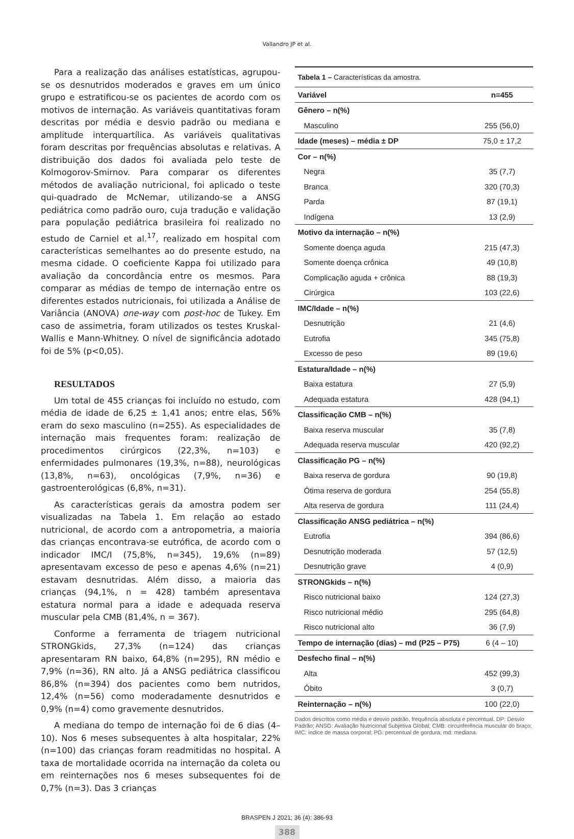Vallandro JP et al.
Para a realização das análises estatísticas, agrupou-se os desnutridos moderados e graves em um único grupo e estratificou-se os pacientes de acordo com os motivos de internação. As variáveis quantitativas foram descritas por média e desvio padrão ou mediana e amplitude interquartílica. As variáveis qualitativas foram descritas por frequências absolutas e relativas. A distribuição dos dados foi avaliada pelo teste de Kolmogorov-Smirnov. Para comparar os diferentes métodos de avaliação nutricional, foi aplicado o teste qui-quadrado de McNemar, utilizando-se a ANSG pediátrica como padrão ouro, cuja tradução e validação para população pediátrica brasileira foi realizado no estudo de Carniel et al.<sup>17</sup>, realizado em hospital com características semelhantes ao do presente estudo, na mesma cidade. O coeficiente Kappa foi utilizado para avaliação da concordância entre os mesmos. Para comparar as médias de tempo de internação entre os diferentes estados nutricionais, foi utilizada a Análise de Variância (ANOVA) one-way com post-hoc de Tukey. Em caso de assimetria, foram utilizados os testes Kruskal-Wallis e Mann-Whitney. O nível de significância adotado foi de 5% (p<0,05).
RESULTADOS
Um total de 455 crianças foi incluído no estudo, com média de idade de 6,25 ± 1,41 anos; entre elas, 56% eram do sexo masculino (n=255). As especialidades de internação mais frequentes foram: realização de procedimentos cirúrgicos (22,3%, n=103) e enfermidades pulmonares (19,3%, n=88), neurológicas (13,8%, n=63), oncológicas (7,9%, n=36) e gastroenterológicas (6,8%, n=31).
As características gerais da amostra podem ser visualizadas na Tabela 1. Em relação ao estado nutricional, de acordo com a antropometria, a maioria das crianças encontrava-se eutrófica, de acordo com o indicador IMC/I (75,8%, n=345), 19,6% (n=89) apresentavam excesso de peso e apenas 4,6% (n=21) estavam desnutridas. Além disso, a maioria das crianças (94,1%, n = 428) também apresentava estatura normal para a idade e adequada reserva muscular pela CMB (81,4%, n = 367).
Conforme a ferramenta de triagem nutricional STRONGkids, 27,3% (n=124) das crianças apresentaram RN baixo, 64,8% (n=295), RN médio e 7,9% (n=36), RN alto. Já a ANSG pediátrica classificou 86,8% (n=394) dos pacientes como bem nutridos, 12,4% (n=56) como moderadamente desnutridos e 0,9% (n=4) como gravemente desnutridos.
A mediana do tempo de internação foi de 6 dias (4–10). Nos 6 meses subsequentes à alta hospitalar, 22% (n=100) das crianças foram readmitidas no hospital. A taxa de mortalidade ocorrida na internação da coleta ou em reinternações nos 6 meses subsequentes foi de 0,7% (n=3). Das 3 crianças
| Tabela 1 – Características da amostra. | |
| Variável | n=455 |
| Gênero – n(%) | |
| Masculino | 255 (56,0) |
| Idade (meses) – média ± DP | 75,0 ± 17,2 |
| Cor – n(%) | |
| Negra | 35 (7,7) |
| Branca | 320 (70,3) |
| Parda | 87 (19,1) |
| Indígena | 13 (2,9) |
| Motivo da internação – n(%) | |
| Somente doença aguda | 215 (47,3) |
| Somente doença crônica | 49 (10,8) |
| Complicação aguda + crônica | 88 (19,3) |
| Cirúrgica | 103 (22,6) |
| IMC/Idade – n(%) | |
| Desnutrição | 21 (4,6) |
| Eutrofia | 345 (75,8) |
| Excesso de peso | 89 (19,6) |
| Estatura/Idade – n(%) | |
| Baixa estatura | 27 (5,9) |
| Adequada estatura | 428 (94,1) |
| Classificação CMB – n(%) | |
| Baixa reserva muscular | 35 (7,8) |
| Adequada reserva muscular | 420 (92,2) |
| Classificação PG – n(%) | |
| Baixa reserva de gordura | 90 (19,8) |
| Ótima reserva de gordura | 254 (55,8) |
| Alta reserva de gordura | 111 (24,4) |
| Classificação ANSG pediátrica – n(%) | |
| Eutrofia | 394 (86,6) |
| Desnutrição moderada | 57 (12,5) |
| Desnutrição grave | 4 (0,9) |
| STRONGkids – n(%) | |
| Risco nutricional baixo | 124 (27,3) |
| Risco nutricional médio | 295 (64,8) |
| Risco nutricional alto | 36 (7,9) |
| Tempo de internação (dias) – md (P25 – P75) | 6 (4 – 10) |
| Desfecho final – n(%) | |
| Alta | 452 (99,3) |
| Óbito | 3 (0,7) |
| Reinternação – n(%) | 100 (22,0) |
Dados descritos como média e desvio padrão, frequência absoluta e percentual. DP: Desvio Padrão; ANSG: Avaliação Nutricional Subjetiva Global; CMB: circunferência muscular do braço; IMC: índice de massa corporal; PG: percentual de gordura; md: mediana.
BRASPEN J 2021; 36 (4): 386-93
388